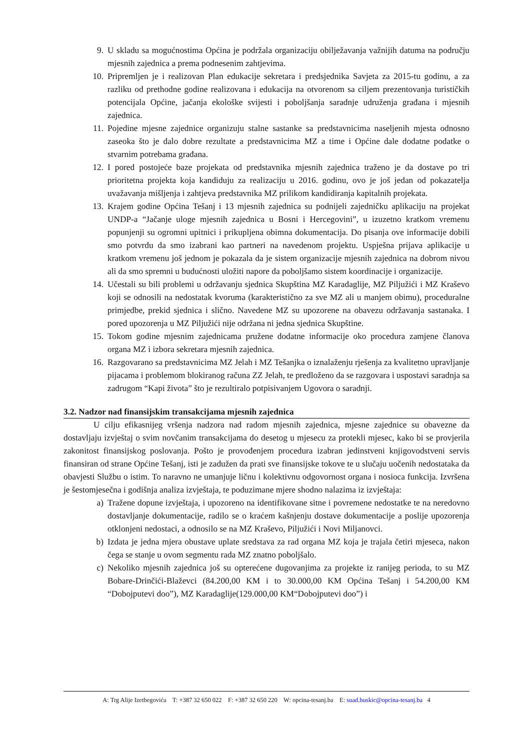9. U skladu sa mogućnostima Općina je podržala organizaciju obilježavanja važnijih datuma na području mjesnih zajednica a prema podnesenim zahtjevima.
10. Pripremljen je i realizovan Plan edukacije sekretara i predsjednika Savjeta za 2015-tu godinu, a za razliku od prethodne godine realizovana i edukacija na otvorenom sa ciljem prezentovanja turističkih potencijala Općine, jačanja ekološke svijesti i poboljšanja saradnje udruženja građana i mjesnih zajednica.
11. Pojedine mjesne zajednice organizuju stalne sastanke sa predstavnicima naseljenih mjesta odnosno zaseoka što je dalo dobre rezultate a predstavnicima MZ a time i Općine dale dodatne podatke o stvarnim potrebama građana.
12. I pored postojeće baze projekata od predstavnika mjesnih zajednica traženo je da dostave po tri prioritetna projekta koja kandiduju za realizaciju u 2016. godinu, ovo je još jedan od pokazatelja uvažavanja mišljenja i zahtjeva predstavnika MZ prilikom kandidiranja kapitalnih projekata.
13. Krajem godine Općina Tešanj i 13 mjesnih zajednica su podnijeli zajedničku aplikaciju na projekat UNDP-a “Jačanje uloge mjesnih zajednica u Bosni i Hercegovini”, u izuzetno kratkom vremenu popunjenji su ogromni upitnici i prikupljena obimna dokumentacija. Do pisanja ove informacije dobili smo potvrdu da smo izabrani kao partneri na navedenom projektu. Uspješna prijava aplikacije u kratkom vremenu još jednom je pokazala da je sistem organizacije mjesnih zajednica na dobrom nivou ali da smo spremni u budućnosti uložiti napore da poboljšamo sistem koordinacije i organizacije.
14. Učestali su bili problemi u održavanju sjednica Skupština MZ Karadaglije, MZ Piljužići i MZ Kraševo koji se odnosili na nedostatak kvoruma (karakteristično za sve MZ ali u manjem obimu), proceduralne primjedbe, prekid sjednica i slično. Navedene MZ su upozorene na obavezu održavanja sastanaka. I pored upozorenja u MZ Piljužići nije održana ni jedna sjednica Skupštine.
15. Tokom godine mjesnim zajednicama pružene dodatne informacije oko procedura zamjene članova organa MZ i izbora sekretara mjesnih zajednica.
16. Razgovarano sa predstavnicima MZ Jelah i MZ Tešanjka o iznalaženju rješenja za kvalitetno upravljanje pijacama i problemom blokiranog računa ZZ Jelah, te predloženo da se razgovara i uspostavi saradnja sa zadrugom “Kapi života” što je rezultiralo potpisivanjem Ugovora o saradnji.
3.2. Nadzor nad finansijskim transakcijama mjesnih zajednica
U cilju efikasnijeg vršenja nadzora nad radom mjesnih zajednica, mjesne zajednice su obavezne da dostavljaju izvještaj o svim novčanim transakcijama do desetog u mjesecu za protekli mjesec, kako bi se provjerila zakonitost finansijskog poslovanja. Pošto je provođenjem procedura izabran jedinstveni knjigovodstveni servis finansiran od strane Općine Tešanj, isti je zadužen da prati sve finansijske tokove te u slučaju uočenih nedostataka da obavjesti Službu o istim. To naravno ne umanjuje ličnu i kolektivnu odgovornost organa i nosioca funkcija. Izvršena je šestomjesečna i godišnja analiza izvještaja, te poduzimane mjere shodno nalazima iz izvještaja:
a) Tražene dopune izvještaja, i upozoreno na identifikovane sitne i povremene nedostatke te na neredovno dostavljanje dokumentacije, radilo se o kraćem kašnjenju dostave dokumentacije a poslije upozorenja otklonjeni nedostaci, a odnosilo se na MZ Kraševo, Piljužići i Novi Miljanovci.
b) Izdata je jedna mjera obustave uplate sredstava za rad organa MZ koja je trajala četiri mjeseca, nakon čega se stanje u ovom segmentu rada MZ znatno poboljšalo.
c) Nekoliko mjesnih zajednica još su opterećene dugovanjima za projekte iz ranijeg perioda, to su MZ Bobare-Drinčići-Blaževci (84.200,00 KM i to 30.000,00 KM Općina Tešanj i 54.200,00 KM “Dobojputevi doo”), MZ Karadaglije(129.000,00 KM“Dobojputevi doo”) i
A: Trg Alije Izetbegovića T: +387 32 650 022 F: +387 32 650 220 W: opcina-tesanj.ba E: suad.huskic@opcina-tesanj.ba 4